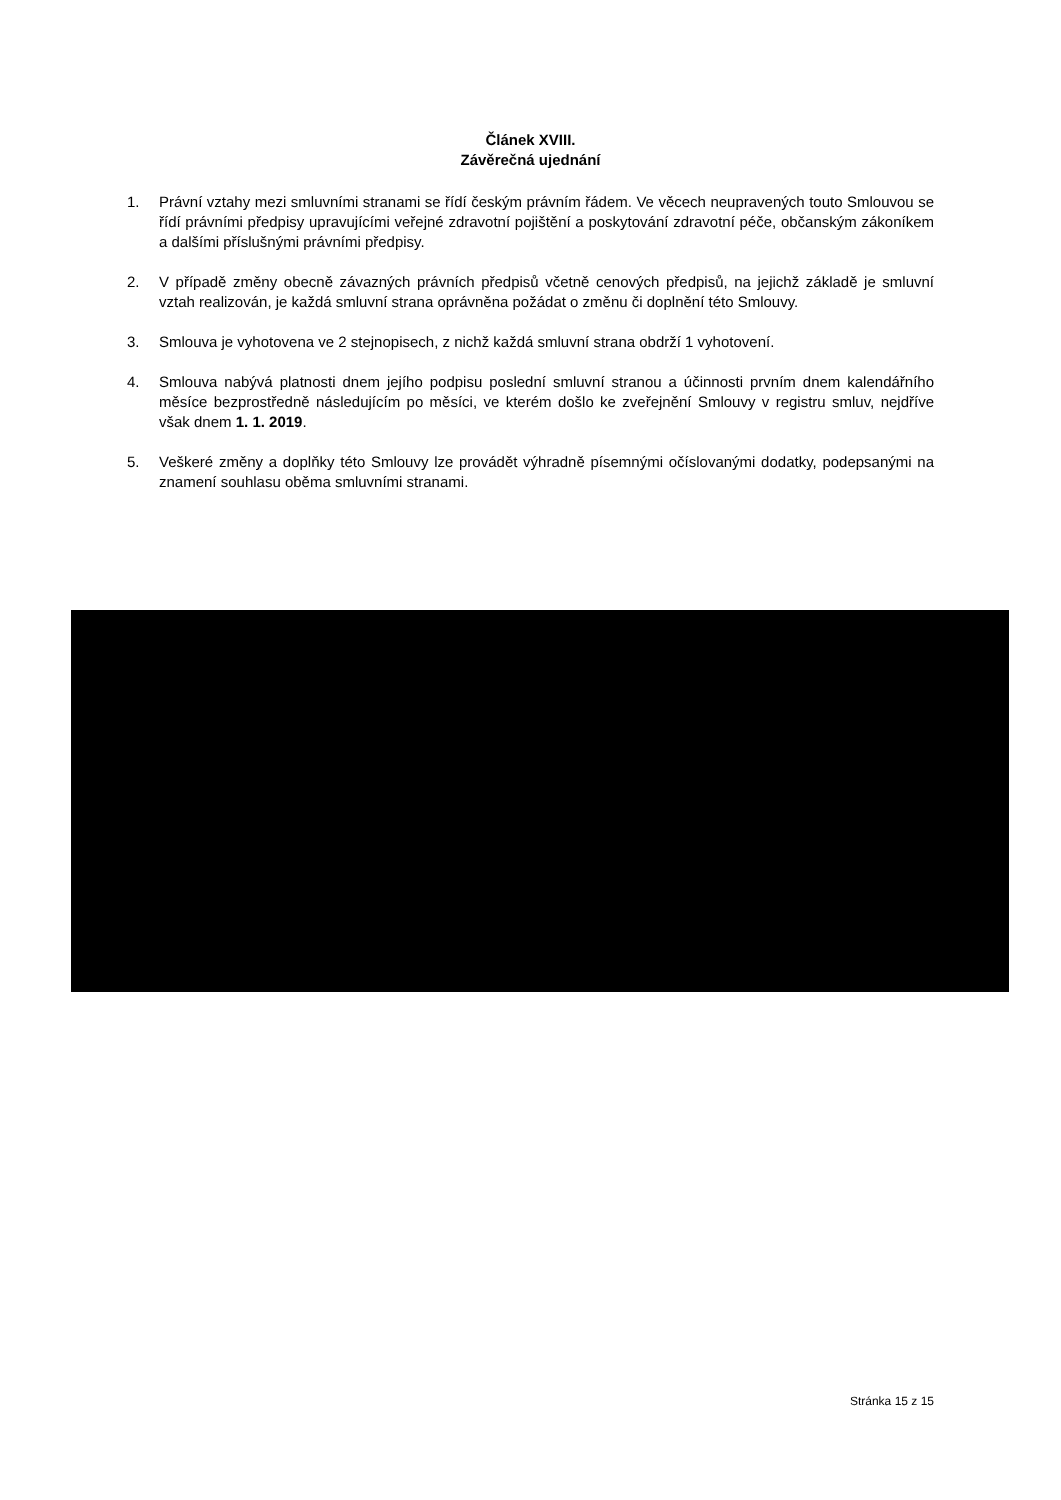Článek XVIII.
Závěrečná ujednání
1. Právní vztahy mezi smluvními stranami se řídí českým právním řádem. Ve věcech neupravených touto Smlouvou se řídí právními předpisy upravujícími veřejné zdravotní pojištění a poskytování zdravotní péče, občanským zákoníkem a dalšími příslušnými právními předpisy.
2. V případě změny obecně závazných právních předpisů včetně cenových předpisů, na jejichž základě je smluvní vztah realizován, je každá smluvní strana oprávněna požádat o změnu či doplnění této Smlouvy.
3. Smlouva je vyhotovena ve 2 stejnopisech, z nichž každá smluvní strana obdrží 1 vyhotovení.
4. Smlouva nabývá platnosti dnem jejího podpisu poslední smluvní stranou a účinnosti prvním dnem kalendářního měsíce bezprostředně následujícím po měsíci, ve kterém došlo ke zveřejnění Smlouvy v registru smluv, nejdříve však dnem 1. 1. 2019.
5. Veškeré změny a doplňky této Smlouvy lze provádět výhradně písemnými očíslovanými dodatky, podepsanými na znamení souhlasu oběma smluvními stranami.
Stránka 15 z 15